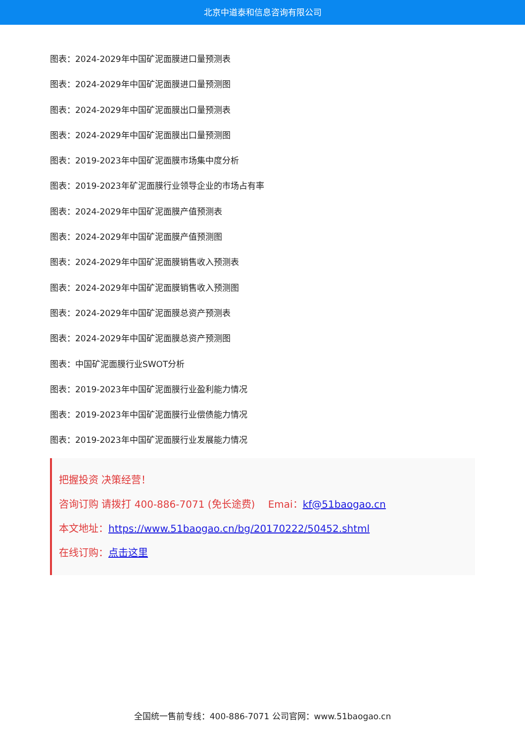北京中道泰和信息咨询有限公司
图表：2024-2029年中国矿泥面膜进口量预测表
图表：2024-2029年中国矿泥面膜进口量预测图
图表：2024-2029年中国矿泥面膜出口量预测表
图表：2024-2029年中国矿泥面膜出口量预测图
图表：2019-2023年中国矿泥面膜市场集中度分析
图表：2019-2023年矿泥面膜行业领导企业的市场占有率
图表：2024-2029年中国矿泥面膜产值预测表
图表：2024-2029年中国矿泥面膜产值预测图
图表：2024-2029年中国矿泥面膜销售收入预测表
图表：2024-2029年中国矿泥面膜销售收入预测图
图表：2024-2029年中国矿泥面膜总资产预测表
图表：2024-2029年中国矿泥面膜总资产预测图
图表：中国矿泥面膜行业SWOT分析
图表：2019-2023年中国矿泥面膜行业盈利能力情况
图表：2019-2023年中国矿泥面膜行业偿债能力情况
图表：2019-2023年中国矿泥面膜行业发展能力情况
把握投资 决策经营！
咨询订购 请拨打 400-886-7071 (免长途费)　 Emai：kf@51baogao.cn
本文地址：https://www.51baogao.cn/bg/20170222/50452.shtml
在线订购：点击这里
全国统一售前专线：400-886-7071 公司官网：www.51baogao.cn